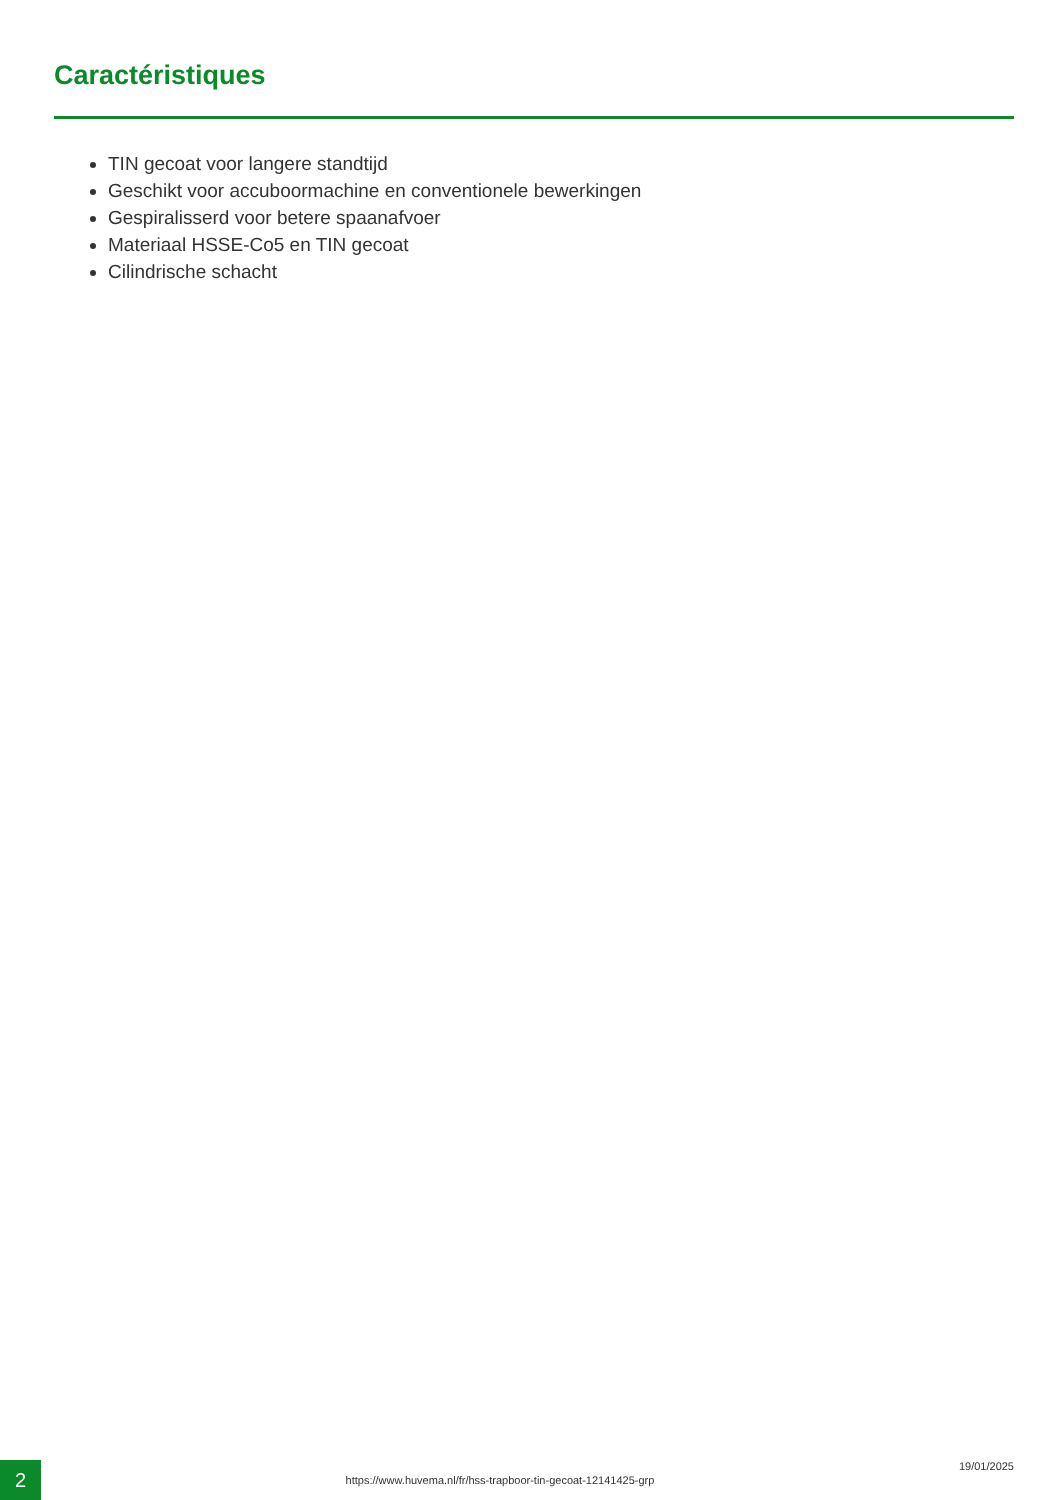Caractéristiques
TIN gecoat voor langere standtijd
Geschikt voor accuboormachine en conventionele bewerkingen
Gespiralisserd voor betere spaanafvoer
Materiaal HSSE-Co5 en TIN gecoat
Cilindrische schacht
2
https://www.huvema.nl/fr/hss-trapboor-tin-gecoat-12141425-grp
19/01/2025